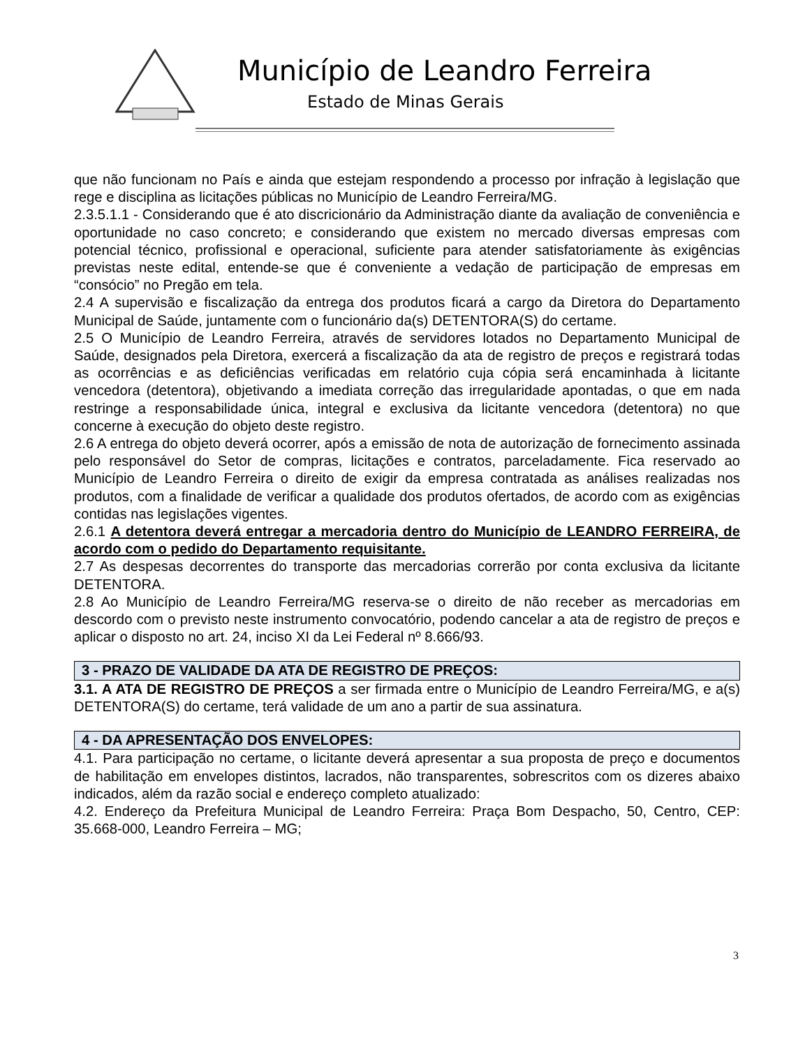Município de Leandro Ferreira
Estado de Minas Gerais
que não funcionam no País e ainda que estejam respondendo a processo por infração à legislação que rege e disciplina as licitações públicas no Município de Leandro Ferreira/MG.
2.3.5.1.1 - Considerando que é ato discricionário da Administração diante da avaliação de conveniência e oportunidade no caso concreto; e considerando que existem no mercado diversas empresas com potencial técnico, profissional e operacional, suficiente para atender satisfatoriamente às exigências previstas neste edital, entende-se que é conveniente a vedação de participação de empresas em “consócio” no Pregão em tela.
2.4 A supervisão e fiscalização da entrega dos produtos ficará a cargo da Diretora do Departamento Municipal de Saúde, juntamente com o funcionário da(s) DETENTORA(S) do certame.
2.5 O Município de Leandro Ferreira, através de servidores lotados no Departamento Municipal de Saúde, designados pela Diretora, exercerá a fiscalização da ata de registro de preços e registrará todas as ocorrências e as deficiências verificadas em relatório cuja cópia será encaminhada à licitante vencedora (detentora), objetivando a imediata correção das irregularidade apontadas, o que em nada restringe a responsabilidade única, integral e exclusiva da licitante vencedora (detentora) no que concerne à execução do objeto deste registro.
2.6 A entrega do objeto deverá ocorrer, após a emissão de nota de autorização de fornecimento assinada pelo responsável do Setor de compras, licitações e contratos, parceladamente. Fica reservado ao Município de Leandro Ferreira o direito de exigir da empresa contratada as análises realizadas nos produtos, com a finalidade de verificar a qualidade dos produtos ofertados, de acordo com as exigências contidas nas legislações vigentes.
2.6.1 A detentora deverá entregar a mercadoria dentro do Município de LEANDRO FERREIRA, de acordo com o pedido do Departamento requisitante.
2.7 As despesas decorrentes do transporte das mercadorias correrão por conta exclusiva da licitante DETENTORA.
2.8 Ao Município de Leandro Ferreira/MG reserva-se o direito de não receber as mercadorias em descordo com o previsto neste instrumento convocatório, podendo cancelar a ata de registro de preços e aplicar o disposto no art. 24, inciso XI da Lei Federal nº 8.666/93.
3 - PRAZO DE VALIDADE DA ATA DE REGISTRO DE PREÇOS:
3.1. A ATA DE REGISTRO DE PREÇOS a ser firmada entre o Município de Leandro Ferreira/MG, e a(s) DETENTORA(S) do certame, terá validade de um ano a partir de sua assinatura.
4 - DA APRESENTAÇÃO DOS ENVELOPES:
4.1. Para participação no certame, o licitante deverá apresentar a sua proposta de preço e documentos de habilitação em envelopes distintos, lacrados, não transparentes, sobrescritos com os dizeres abaixo indicados, além da razão social e endereço completo atualizado:
4.2. Endereço da Prefeitura Municipal de Leandro Ferreira: Praça Bom Despacho, 50, Centro, CEP: 35.668-000, Leandro Ferreira – MG;
3